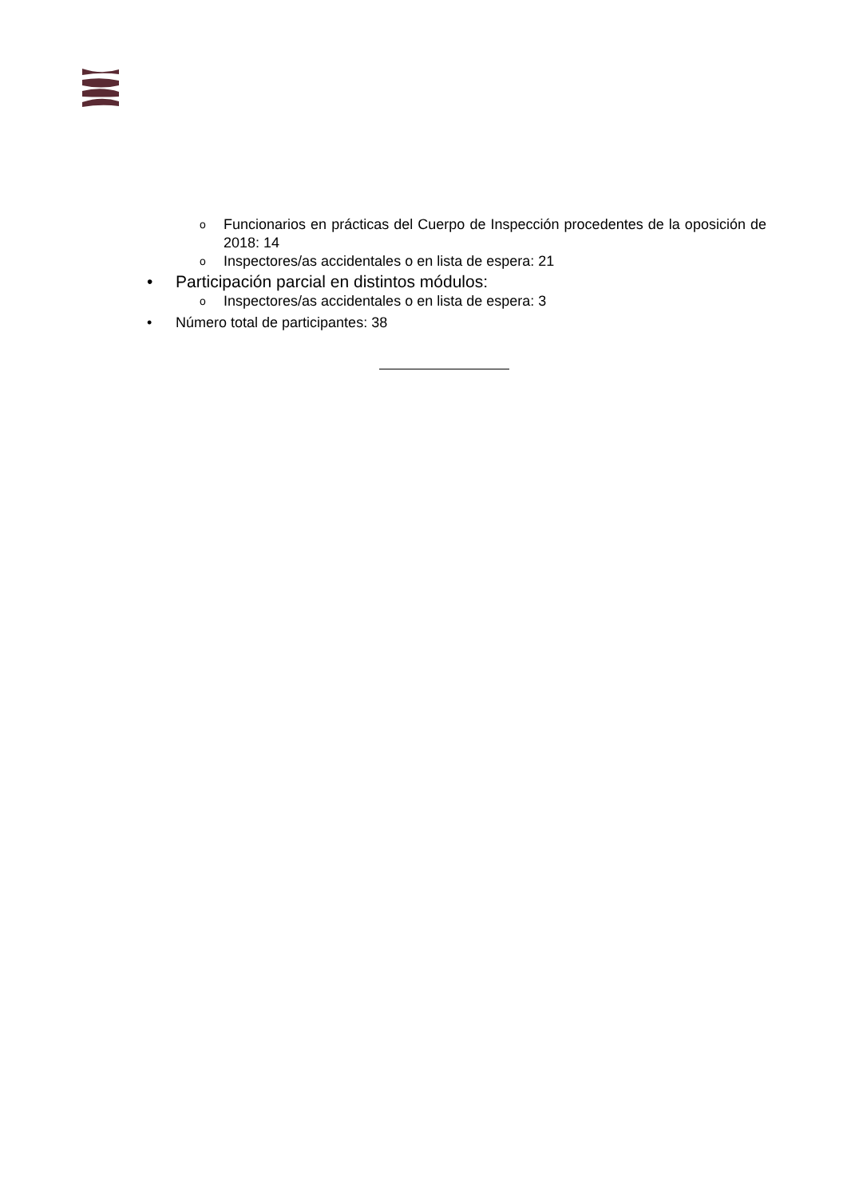o Funcionarios en prácticas del Cuerpo de Inspección procedentes de la oposición de 2018: 14
o Inspectores/as accidentales o en lista de espera: 21
• Participación parcial en distintos módulos:
o Inspectores/as accidentales o en lista de espera: 3
• Número total de participantes: 38